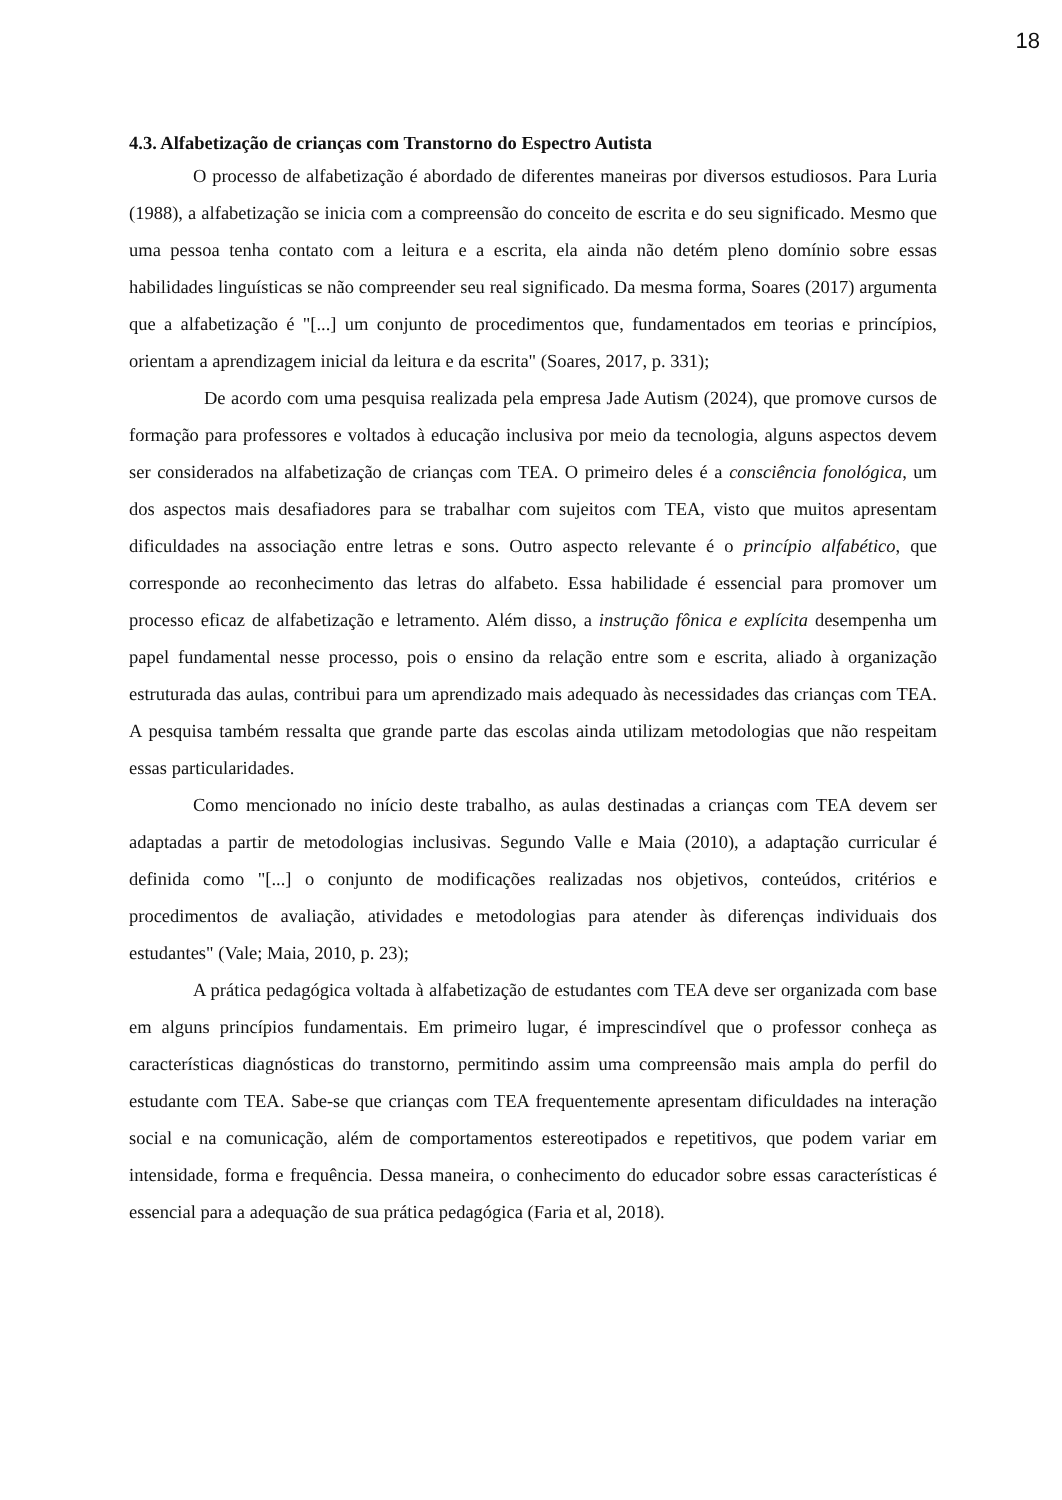18
4.3. Alfabetização de crianças com Transtorno do Espectro Autista
O processo de alfabetização é abordado de diferentes maneiras por diversos estudiosos. Para Luria (1988), a alfabetização se inicia com a compreensão do conceito de escrita e do seu significado. Mesmo que uma pessoa tenha contato com a leitura e a escrita, ela ainda não detém pleno domínio sobre essas habilidades linguísticas se não compreender seu real significado. Da mesma forma, Soares (2017) argumenta que a alfabetização é "[...] um conjunto de procedimentos que, fundamentados em teorias e princípios, orientam a aprendizagem inicial da leitura e da escrita" (Soares, 2017, p. 331);
De acordo com uma pesquisa realizada pela empresa Jade Autism (2024), que promove cursos de formação para professores e voltados à educação inclusiva por meio da tecnologia, alguns aspectos devem ser considerados na alfabetização de crianças com TEA. O primeiro deles é a consciência fonológica, um dos aspectos mais desafiadores para se trabalhar com sujeitos com TEA, visto que muitos apresentam dificuldades na associação entre letras e sons. Outro aspecto relevante é o princípio alfabético, que corresponde ao reconhecimento das letras do alfabeto. Essa habilidade é essencial para promover um processo eficaz de alfabetização e letramento. Além disso, a instrução fônica e explícita desempenha um papel fundamental nesse processo, pois o ensino da relação entre som e escrita, aliado à organização estruturada das aulas, contribui para um aprendizado mais adequado às necessidades das crianças com TEA. A pesquisa também ressalta que grande parte das escolas ainda utilizam metodologias que não respeitam essas particularidades.
Como mencionado no início deste trabalho, as aulas destinadas a crianças com TEA devem ser adaptadas a partir de metodologias inclusivas. Segundo Valle e Maia (2010), a adaptação curricular é definida como "[...] o conjunto de modificações realizadas nos objetivos, conteúdos, critérios e procedimentos de avaliação, atividades e metodologias para atender às diferenças individuais dos estudantes" (Vale; Maia, 2010, p. 23);
A prática pedagógica voltada à alfabetização de estudantes com TEA deve ser organizada com base em alguns princípios fundamentais. Em primeiro lugar, é imprescindível que o professor conheça as características diagnósticas do transtorno, permitindo assim uma compreensão mais ampla do perfil do estudante com TEA. Sabe-se que crianças com TEA frequentemente apresentam dificuldades na interação social e na comunicação, além de comportamentos estereotipados e repetitivos, que podem variar em intensidade, forma e frequência. Dessa maneira, o conhecimento do educador sobre essas características é essencial para a adequação de sua prática pedagógica (Faria et al, 2018).